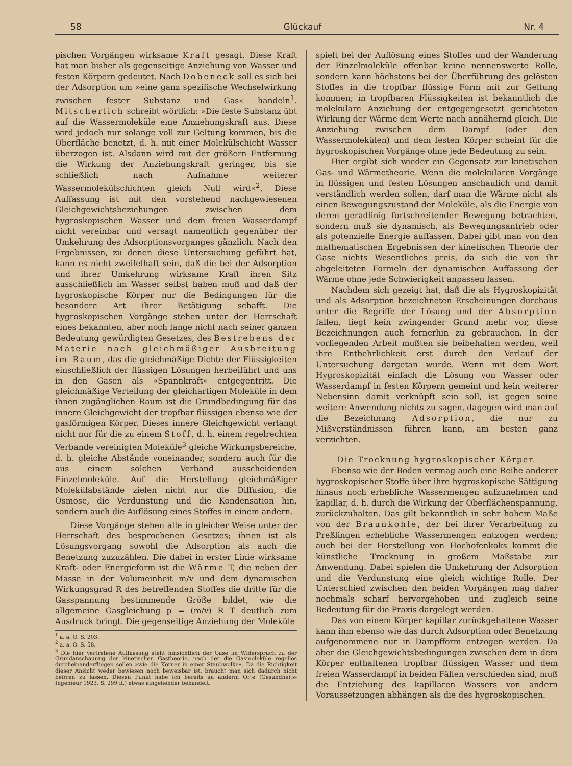58 Glückauf Nr. 4
pischen Vorgängen wirksame Kraft gesagt. Diese Kraft hat man bisher als gegenseitige Anziehung von Wasser und festen Körpern gedeutet. Nach Dobeneck soll es sich bei der Adsorption um »eine ganz spezifische Wechselwirkung zwischen fester Substanz und Gas« handeln<sup>1</sup>. Mitscherlich schreibt wörtlich: »Die feste Substanz übt auf die Wassermoleküle eine Anziehungskraft aus. Diese wird jedoch nur solange voll zur Geltung kommen, bis die Oberfläche benetzt, d. h. mit einer Molekülschicht Wasser überzogen ist. Alsdann wird mit der größern Entfernung die Wirkung der Anziehungskraft geringer, bis sie schließlich nach Aufnahme weiterer Wassermolekülschichten gleich Null wird«<sup>2</sup>. Diese Auffassung ist mit den vorstehend nachgewiesenen Gleichgewichtsbeziehungen zwischen dem hygroskopischen Wasser und dem freien Wasserdampf nicht vereinbar und versagt namentlich gegenüber der Umkehrung des Adsorptionsvorganges gänzlich. Nach den Ergebnissen, zu denen diese Untersuchung geführt hat, kann es nicht zweifelhaft sein, daß die bei der Adsorption und ihrer Umkehrung wirksame Kraft ihren Sitz ausschließlich im Wasser selbst haben muß und daß der hygroskopische Körper nur die Bedingungen für die besondere Art ihrer Betätigung schafft. Die hygroskopischen Vorgänge stehen unter der Herrschaft eines bekannten, aber noch lange nicht nach seiner ganzen Bedeutung gewürdigten Gesetzes, des Bestrebens der Materie nach gleichmäßiger Ausbreitung im Raum, das die gleichmäßige Dichte der Flüssigkeiten einschließlich der flüssigen Lösungen herbeiführt und uns in den Gasen als »Spannkraft« entgegentritt. Die gleichmäßige Verteilung der gleichartigen Moleküle in dem ihnen zugänglichen Raum ist die Grundbedingung für das innere Gleichgewicht der tropfbar flüssigen ebenso wie der gasförmigen Körper. Dieses innere Gleichgewicht verlangt nicht nur für die zu einem Stoff, d. h. einem regelrechten Verbande vereinigten Moleküle<sup>3</sup> gleiche Wirkungsbereiche, d. h. gleiche Abstände voneinander, sondern auch für die aus einem solchen Verband ausscheidenden Einzelmoleküle. Auf die Herstellung gleichmäßiger Molekülabstände zielen nicht nur die Diffusion, die Osmose, die Verdunstung und die Kondensation hin, sondern auch die Auflösung eines Stoffes in einem andern.
Diese Vorgänge stehen alle in gleicher Weise unter der Herrschaft des besprochenen Gesetzes; ihnen ist als Lösungsvorgang sowohl die Adsorption als auch die Benetzung zuzuzählen. Die dabei in erster Linie wirksame Kraft- oder Energieform ist die Wärme T, die neben der Masse in der Volumeinheit m/v und dem dynamischen Wirkungsgrad R des betreffenden Stoffes die dritte für die Gasspannung bestimmende Größe bildet, wie die allgemeine Gasgleichung p = (m/v) R T deutlich zum Ausdruck bringt. Die gegenseitige Anziehung der Moleküle
<sup>1</sup> a. a. O. S. 203.
<sup>2</sup> a. a. O. S. 58.
<sup>3</sup> Die hier vertretene Auffassung steht hinsichtlich der Gase im Widerspruch zu der Grundanschauung der kinetischen Gastheorie, nach der die Gasmoleküle regellos durcheinanderfliegen sollen »wie die Körner in einer Staubwolke«. Da die Richtigkeit dieser Ansicht weder bewiesen noch beweisbar ist, braucht man sich dadurch nicht beirren zu lassen. Diesen Punkt habe ich bereits an anderm Orte (Gesundheits-Ingenieur 1923, S. 299 ff.) etwas eingehender behandelt.
spielt bei der Auflösung eines Stoffes und der Wanderung der Einzelmoleküle offenbar keine nennenswerte Rolle, sondern kann höchstens bei der Überführung des gelösten Stoffes in die tropfbar flüssige Form mit zur Geltung kommen; in tropfbaren Flüssigkeiten ist bekanntlich die molekulare Anziehung der entgegengesetzt gerichteten Wirkung der Wärme dem Werte nach annähernd gleich. Die Anziehung zwischen dem Dampf (oder den Wassermolekülen) und dem festen Körper scheint für die hygroskopischen Vorgänge ohne jede Bedeutung zu sein.
Hier ergibt sich wieder ein Gegensatz zur kinetischen Gas- und Wärmetheorie. Wenn die molekularen Vorgänge in flüssigen und festen Lösungen anschaulich und damit verständlich werden sollen, darf man die Wärme nicht als einen Bewegungszustand der Moleküle, als die Energie von deren geradlinig fortschreitender Bewegung betrachten, sondern muß sie dynamisch, als Bewegungsantrieb oder als potenzielle Energie auffassen. Dabei gibt man von den mathematischen Ergebnissen der kinetischen Theorie der Gase nichts Wesentliches preis, da sich die von ihr abgeleiteten Formeln der dynamischen Auffassung der Wärme ohne jede Schwierigkeit anpassen lassen.
Nachdem sich gezeigt hat, daß die als Hygroskopizität und als Adsorption bezeichneten Erscheinungen durchaus unter die Begriffe der Lösung und der Absorption fallen, liegt kein zwingender Grund mehr vor, diese Bezeichnungen auch fernerhin zu gebrauchen. In der vorliegenden Arbeit mußten sie beibehalten werden, weil ihre Entbehrlichkeit erst durch den Verlauf der Untersuchung dargetan wurde. Wenn mit dem Wort Hygroskopizität einfach die Lösung von Wasser oder Wasserdampf in festen Körpern gemeint und kein weiterer Nebensinn damit verknüpft sein soll, ist gegen seine weitere Anwendung nichts zu sagen, dagegen wird man auf die Bezeichnung Adsorption, die nur zu Mißverständnissen führen kann, am besten ganz verzichten.
Die Trocknung hygroskopischer Körper.
Ebenso wie der Boden vermag auch eine Reihe anderer hygroskopischer Stoffe über ihre hygroskopische Sättigung hinaus noch erhebliche Wassermengen aufzunehmen und kapillar, d. h. durch die Wirkung der Oberflächenspannung, zurückzuhalten. Das gilt bekanntlich in sehr hohem Maße von der Braunkohle, der bei ihrer Verarbeitung zu Preßlingen erhebliche Wassermengen entzogen werden; auch bei der Herstellung von Hochofenkoks kommt die künstliche Trocknung in großem Maßstabe zur Anwendung. Dabei spielen die Umkehrung der Adsorption und die Verdunstung eine gleich wichtige Rolle. Der Unterschied zwischen den beiden Vorgängen mag daher nochmals scharf hervorgehoben und zugleich seine Bedeutung für die Praxis dargelegt werden.
Das von einem Körper kapillar zurückgehaltene Wasser kann ihm ebenso wie das durch Adsorption oder Benetzung aufgenommene nur in Dampfform entzogen werden. Da aber die Gleichgewichtsbedingungen zwischen dem in dem Körper enthaltenen tropfbar flüssigen Wasser und dem freien Wasserdampf in beiden Fällen verschieden sind, muß die Entziehung des kapillaren Wassers von andern Voraussetzungen abhängen als die des hygroskopischen.